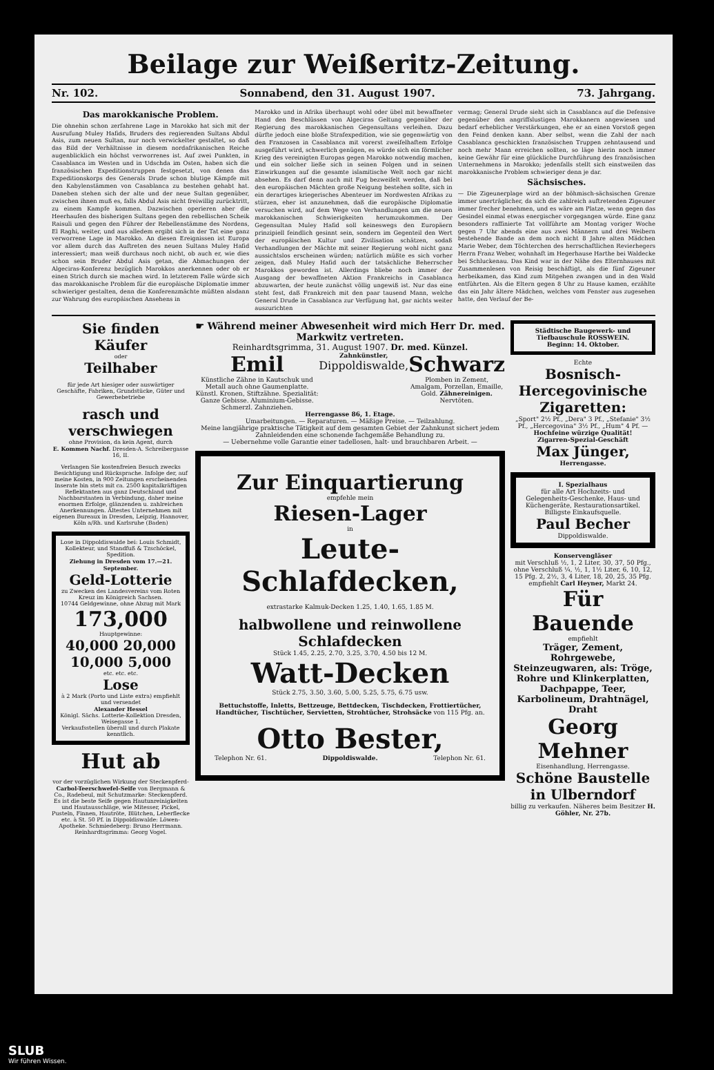Beilage zur Weißeritz-Zeitung.
Nr. 102. Sonnabend, den 31. August 1907. 73. Jahrgang.
Das marokkanische Problem.
Die ohnehin schon zerfahrene Lage in Marokko hat sich mit der Ausrufung Muley Hafids, Bruders des regierenden Sultans Abdul Asis, zum neuen Sultan, nur noch verwickelter gestaltet, so daß das Bild der Verhältnisse in diesem nordafrikanischen Reiche augenblicklich ein höchst verworrenes ist. Auf zwei Punkten, in Casablanca im Westen und in Udschda im Osten, haben sich die französischen Expeditionstruppen festgesetzt, von denen das Expeditionskorps des Generals Drude schon blutige Kämpfe mit den Kabylenstämmen von Casablanca zu bestehen gehabt hat. Daneben stehen sich der alte und der neue Sultan gegenüber, zwischen ihnen muß es, falls Abdul Asis nicht freiwillig zurücktritt, zu einem Kampfe kommen. Dazwischen operieren aber die Heerhaufen des bisherigen Sultans gegen den rebellischen Scheik Raisuli und gegen den Führer der Rebellenstämme des Nordens, El Raghi, weiter, und aus alledem ergibt sich in der Tat eine ganz verworrene Lage in Marokko. An diesen Ereignissen ist Europa vor allem durch das Auftreten des neuen Sultans Muley Hafid interessiert; man weiß durchaus noch nicht, ob auch er, wie dies schon sein Bruder Abdul Asis getan, die Abmachungen der Algeciras-Konferenz bezüglich Marokkos anerkennen oder ob er einen Strich durch sie machen wird. In letzterem Falle würde sich das marokkanische Problem für die europäische Diplomatie immer schwieriger gestalten, denn die Konferenzmächte müßten alsdann zur Wahrung des europäischen Ansehens in
Marokko und in Afrika überhaupt wohl oder übel mit bewaffneter Hand den Beschlüssen von Algeciras Geltung gegenüber der Regierung des marokkanischen Gegensultans verleihen. Dazu dürfte jedoch eine bloße Strafexpedition, wie sie gegenwärtig von den Franzosen in Casablanca mit vorerst zweifelhaftem Erfolge ausgeführt wird, schwerlich genügen, es würde sich ein förmlicher Krieg des vereinigten Europas gegen Marokko notwendig machen, und ein solcher ließe sich in seinen Folgen und in seinen Einwirkungen auf die gesamte islamitische Welt noch gar nicht absehen. Es darf denn auch mit Fug bezweifelt werden, daß bei den europäischen Mächten große Neigung bestehen sollte, sich in ein derartiges kriegerisches Abenteuer im Nordwesten Afrikas zu stürzen, eher ist anzunehmen, daß die europäische Diplomatie versuchen wird, auf dem Wege von Verhandlungen um die neuen marokkanischen Schwierigkeiten herumzukommen. Der Gegensultan Muley Hafid soll keineswegs den Europäern prinzipiell feindlich gesinnt sein, sondern im Gegenteil den Wert der europäischen Kultur und Zivilisation schätzen, sodaß Verhandlungen der Mächte mit seiner Regierung wohl nicht ganz aussichtslos erscheinen würden; natürlich müßte es sich vorher zeigen, daß Muley Hafid auch der tatsächliche Beherrscher Marokkos geworden ist. Allerdings bliebe noch immer der Ausgang der bewaffneten Aktion Frankreichs in Casablanca abzuwarten, der heute zunächst völlig ungewiß ist. Nur das eine steht fest, daß Frankreich mit den paar tausend Mann, welche General Drude in Casablanca zur Verfügung hat, gar nichts weiter auszurichten
vermag; General Drude sieht sich in Casablanca auf die Defensive gegenüber den angriffslustigen Marokkanern angewiesen und bedarf erheblicher Verstärkungen, ehe er an einen Vorstoß gegen den Feind denken kann. Aber selbst, wenn die Zahl der nach Casablanca geschickten französischen Truppen zehntausend und noch mehr Mann erreichen sollten, so läge hierin noch immer keine Gewähr für eine glückliche Durchführung des französischen Unternehmens in Marokko; jedenfalls stellt sich einstweilen das marokkanische Problem schwieriger denn je dar.
Sächsisches.
— Die Zigeunerplage wird an der böhmisch-sächsischen Grenze immer unerträglicher, da sich die zahlreich auftretenden Zigeuner immer frecher benehmen, und es wäre am Platze, wenn gegen das Gesindel einmal etwas energischer vorgegangen würde. Eine ganz besonders raffinierte Tat vollführte am Montag voriger Woche gegen 7 Uhr abends eine aus zwei Männern und drei Weibern bestehende Bande an dem noch nicht 8 Jahre alten Mädchen Marie Weber, dem Töchterchen des herrschaftlichen Revierhegers Herrn Franz Weber, wohnhaft im Hegerhause Harthe bei Waldecke bei Schluckenau. Das Kind war in der Nähe des Elternhauses mit Zusammenlesen von Reisig beschäftigt, als die fünf Zigeuner herbeikamen, das Kind zum Mitgehen zwangen und in den Wald entführten. Als die Eltern gegen 8 Uhr zu Hause kamen, erzählte das ein Jahr ältere Mädchen, welches vom Fenster aus zugesehen hatte, den Verlauf der Be-
Sie finden
Käufer
oder
Teilhaber
für jede Art hiesiger oder auswärtiger Geschäfte, Fabriken, Grundstücke, Güter und Gewerbebetriebe
rasch und verschwiegen
ohne Provision, da kein Agent, durch
E. Kommen Nachf. Dresden-A. Schreibergasse 16, II.
Verlangen Sie kostenfreien Besuch zwecks Besichtigung und Rücksprache. Infolge der, auf meine Kosten, in 900 Zeitungen erscheinenden Inserate bin stets mit ca. 2500 kapitalkräftigen Reflektanten aus ganz Deutschland und Nachbarstaaten in Verbindung, daher meine enormen Erfolge, glänzenden u. zahlreichen Anerkennungen. Ältestes Unternehmen mit eigenen Bureaux in Dresden, Leipzig, Hannover, Köln a/Rh. und Karlsruhe (Baden)
Lose in Dippoldiswalde bei: Louis Schmidt, Kollekteur, und Standfuß & Tzschöckel, Spedition.
Ziehung in Dresden vom 17.—21. September.
Geld-Lotterie
zu Zwecken des Landesvereins vom Roten Kreuz im Königreich Sachsen.
10744 Geldgewinne, ohne Abzug mit Mark
173,000
Hauptgewinne:
40,000 20,000 10,000 5,000
etc. etc. etc.
Lose
à 2 Mark (Porto und Liste extra) empfiehlt und versendet
Alexander Hessel
Königl. Sächs. Lotterie-Kollektion Dresden, Weisegasse 1.
Verkaufsstellen überall und durch Plakate kenntlich.
Hut ab
vor der vorzüglichen Wirkung der Steckenpferd-Carbol-Teerschwefel-Seife von Bergmann & Co., Radebeul, mit Schutzmarke: Steckenpferd. Es ist die beste Seife gegen Hautunreinigkeiten und Hautausschläge, wie Mitesser, Pickel, Pusteln, Finnen, Hautröte, Blütchen, Leberflecke etc. à St. 50 Pf. in Dippoldiswalde: Löwen-Apotheke. Schmiedeberg: Bruno Herrmann. Reinhardtsgrimma: Georg Vogel.
☛ Während meiner Abwesenheit wird mich Herr Dr. med. Markwitz vertreten.
Reinhardtsgrimma, 31. August 1907. Dr. med. Künzel.
Emil
Künstliche Zähne in Kautschuk und Metall auch ohne Gaumenplatte. Künstl. Kronen, Stiftzähne. Spezialität: Ganze Gebisse. Aluminium-Gebisse. Schmerzl. Zahnziehen.
Zahnkünstler,
Dippoldiswalde,
Schwarz
Plomben in Zement, Amalgam, Porzellan, Emaille, Gold. Zähnereinigen. Nervtöten.
Herrengasse 86, 1. Etage.
Umarbeitungen. — Reparaturen. — Mäßige Preise. — Teilzahlung.
Meine langjährige praktische Tätigkeit auf dem gesamten Gebiet der Zahnkunst sichert jedem Zahnleidenden eine schonende fachgemäße Behandlung zu.
— Uebernehme volle Garantie einer tadellosen, halt- und brauchbaren Arbeit. —
Zur Einquartierung
empfehle mein
Riesen-Lager
in
Leute-Schlafdecken,
extrastarke Kalmuk-Decken 1.25, 1.40, 1.65, 1.85 M.
halbwollene und reinwollene Schlafdecken
Stück 1.45, 2.25, 2.70, 3.25, 3.70, 4.50 bis 12 M.
Watt-Decken
Stück 2.75, 3.50, 3.60, 5.00, 5.25, 5.75, 6.75 usw.
Bettuchstoffe, Inletts, Bettzeuge, Bettdecken, Tischdecken, Frottiertücher, Handtücher, Tischtücher, Servietten, Strohtücher, Strohsäcke von 115 Pfg. an.
Otto Bester,
Telephon Nr. 61. Dippoldiswalde. Telephon Nr. 61.
Städtische Baugewerk- und Tiefbauschule ROSSWEIN.
Beginn: 14. Oktober.
Echte
Bosnisch-Hercegovinische Zigaretten:
„Sport" 2½ Pf., „Dera" 3 Pf., „Stefanie" 3½ Pf., „Hercegovina" 3½ Pf., „Hum" 4 Pf. — Hochfeine würzige Qualität!
Zigarren-Spezial-Geschäft
Max Jünger,
Herrengasse.
I. Spezialhaus
für alle Art Hochzeits- und Gelegenheits-Geschenke, Haus- und Küchengeräte, Restaurationsartikel. Billigste Einkaufsquelle.
Paul Becher
Dippoldiswalde.
Konservengläser
mit Verschluß ½, 1, 2 Liter, 30, 37, 50 Pfg., ohne Verschluß ¼, ½, 1, 1½ Liter, 6, 10, 12, 15 Pfg. 2, 2½, 3, 4 Liter, 18, 20, 25, 35 Pfg.
empfiehlt Carl Heyner, Markt 24.
Für Bauende
empfiehlt
Träger, Zement, Rohrgewebe, Steinzeugwaren, als: Tröge, Rohre und Klinkerplatten, Dachpappe, Teer, Karbolineum, Drahtnägel, Draht
Georg Mehner
Eisenhandlung, Herrengasse.
Schöne Baustelle in Ulberndorf
billig zu verkaufen. Näheres beim Besitzer H. Göhler, Nr. 27b.
SLUB
Wir führen Wissen.